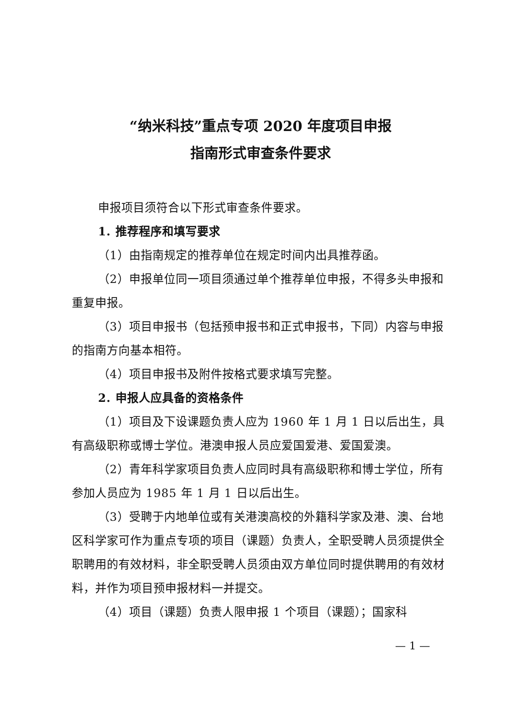“纳米科技”重点专项 2020 年度项目申报
指南形式审查条件要求
申报项目须符合以下形式审查条件要求。
1. 推荐程序和填写要求
（1）由指南规定的推荐单位在规定时间内出具推荐函。
（2）申报单位同一项目须通过单个推荐单位申报，不得多头申报和重复申报。
（3）项目申报书（包括预申报书和正式申报书，下同）内容与申报的指南方向基本相符。
（4）项目申报书及附件按格式要求填写完整。
2. 申报人应具备的资格条件
（1）项目及下设课题负责人应为 1960 年 1 月 1 日以后出生，具有高级职称或博士学位。港澳申报人员应爱国爱港、爱国爱澳。
（2）青年科学家项目负责人应同时具有高级职称和博士学位，所有参加人员应为 1985 年 1 月 1 日以后出生。
（3）受聘于内地单位或有关港澳高校的外籍科学家及港、澳、台地区科学家可作为重点专项的项目（课题）负责人，全职受聘人员须提供全职聘用的有效材料，非全职受聘人员须由双方单位同时提供聘用的有效材料，并作为项目预申报材料一并提交。
（4）项目（课题）负责人限申报 1 个项目（课题）；国家科
— 1 —